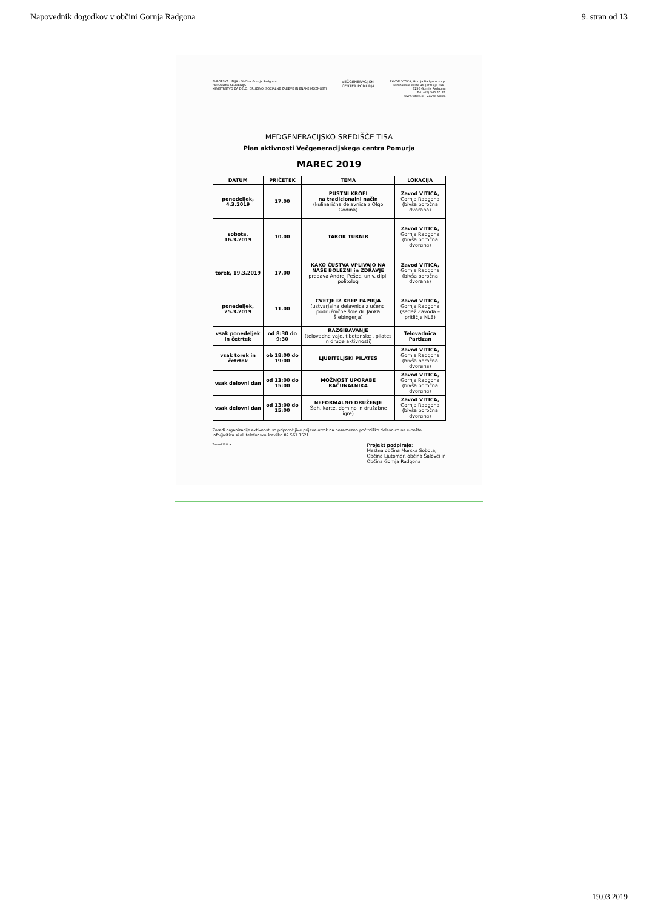Napovednik dogodkov v občini Gornja Radgona 9. stran od 13
EVROPSKA UNIJA · Občina Gornja Radgona
REPUBLIKA SLOVENIJA
MINISTRSTVO ZA DELO, DRUŽINO, SOCIALNE ZADEVE IN ENAKE MOŽNOSTI
VEČGENERACIJSKI
CENTER POMURJA
ZAVOD VITICA, Gornja Radgona so.p.
Partizanska cesta 15 (pritličje NLB)
9250 Gornja Radgona
Tel: (02) 561 15 21
www.vitica.si · Zavod Vitica
MEDGENERACIJSKO SREDIŠČE TISA
Plan aktivnosti Večgeneracijskega centra Pomurja
MAREC 2019
| DATUM | PRIČETEK | TEMA | LOKACIJA |
| --- | --- | --- | --- |
| ponedeljek, 4.3.2019 | 17.00 | PUSTNI KROFI na tradicionalni način (kulinarična delavnica z Olgo Godina) | Zavod VITICA, Gornja Radgona (bivša poročna dvorana) |
| sobota, 16.3.2019 | 10.00 | TAROK TURNIR | Zavod VITICA, Gornja Radgona (bivša poročna dvorana) |
| torek, 19.3.2019 | 17.00 | KAKO ČUSTVA VPLIVAJO NA NAŠE BOLEZNI in ZDRAVJE predava Andrej Pešec, univ. dipl. politolog | Zavod VITICA, Gornja Radgona (bivša poročna dvorana) |
| ponedeljek, 25.3.2019 | 11.00 | CVETJE IZ KREP PAPIRJA (ustvarjalna delavnica z učenci podružnične šole dr. Janka Šlebingerja) | Zavod VITICA, Gornja Radgona (sedež Zavoda – pritličje NLB) |
| vsak ponedeljek in četrtek | od 8:30 do 9:30 | RAZGIBAVANJE (telovadne vaje, tibetanske , pilates in druge aktivnosti) | Telovadnica Partizan |
| vsak torek in četrtek | ob 18:00 do 19:00 | LJUBITELJSKI PILATES | Zavod VITICA, Gornja Radgona (bivša poročna dvorana) |
| vsak delovni dan | od 13:00 do 15:00 | MOŽNOST UPORABE RAČUNALNIKA | Zavod VITICA, Gornja Radgona (bivša poročna dvorana) |
| vsak delovni dan | od 13:00 do 15:00 | NEFORMALNO DRUŽENJE (šah, karte, domino in družabne igre) | Zavod VITICA, Gornja Radgona (bivša poročna dvorana) |
Zaradi organizacije aktivnosti so priporočljive prijave otrok na posamezno počitniško delavnico na e-pošto info@vitica.si ali telefonsko številko 02 561 1521.
Zavod Vitica
Projekt podpirajo:
Mestna občina Murska Sobota,
Občina Ljutomer, občina Šalovci in
Občina Gornja Radgona
19.03.2019